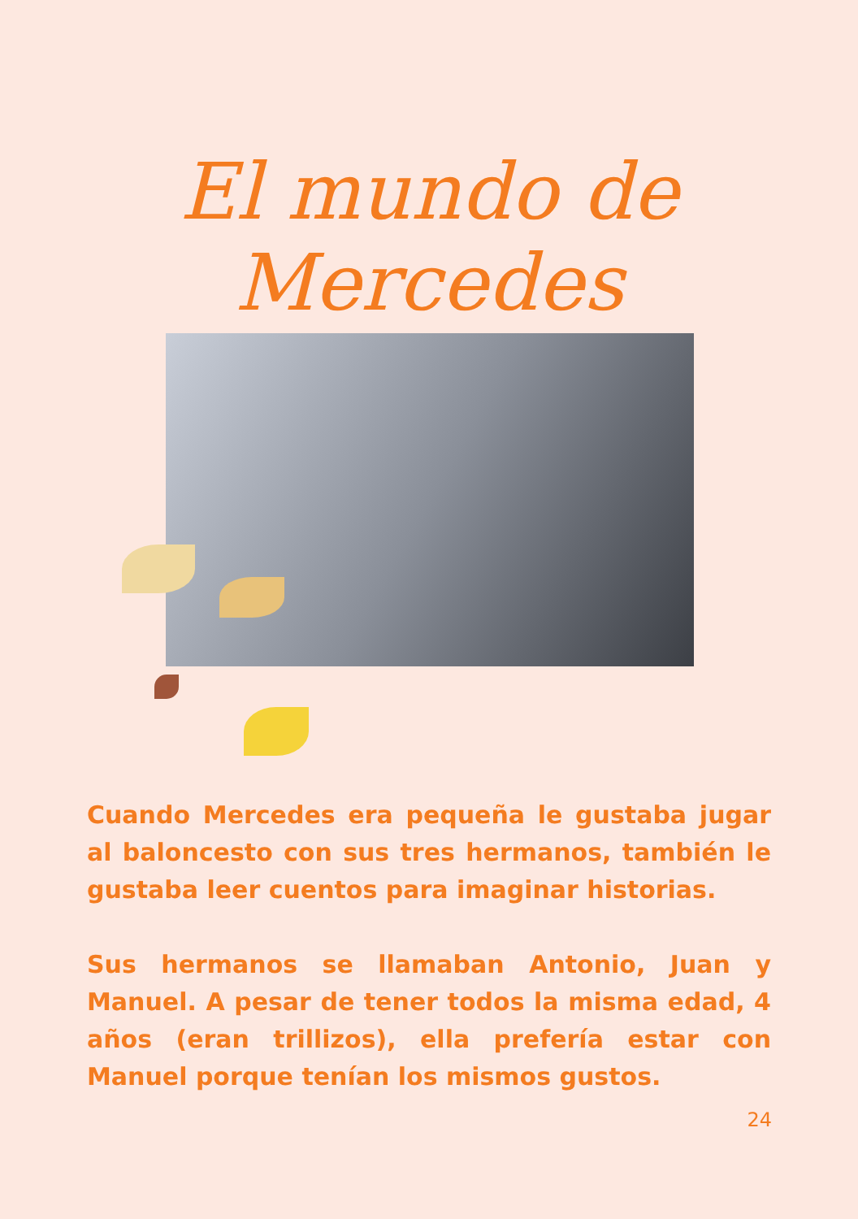El mundo de Mercedes
Cuando Mercedes era pequeña le gustaba jugar al baloncesto con sus tres hermanos, también le gustaba leer cuentos para imaginar historias.
Sus hermanos se llamaban Antonio, Juan y Manuel. A pesar de tener todos la misma edad, 4 años (eran trillizos), ella prefería estar con Manuel porque tenían los mismos gustos.
24